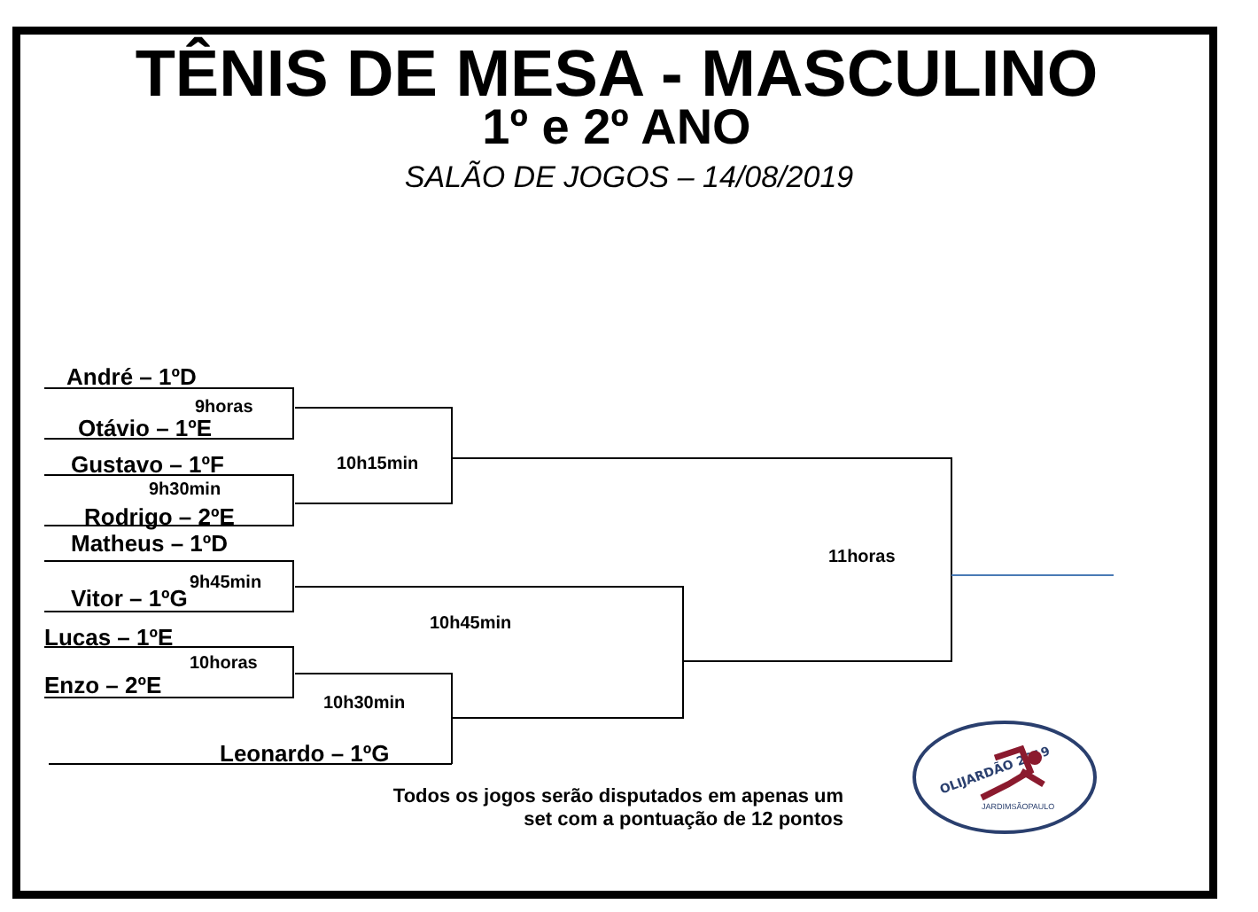TÊNIS DE MESA - MASCULINO
1º e 2º ANO
SALÃO DE JOGOS – 14/08/2019
André – 1ºD
9horas
Otávio – 1ºE
Gustavo – 1ºF
9h30min
Rodrigo – 2ºE
Matheus – 1ºD
9h45min
Vitor – 1ºG
Lucas – 1ºE
10horas
Enzo – 2ºE
10h15min
10h45min
10h30min
Leonardo – 1ºG
11horas
Todos os jogos serão disputados em apenas um
set com a pontuação de 12 pontos
OLIJARDÃO 2019
JARDIMSÃOPAULO